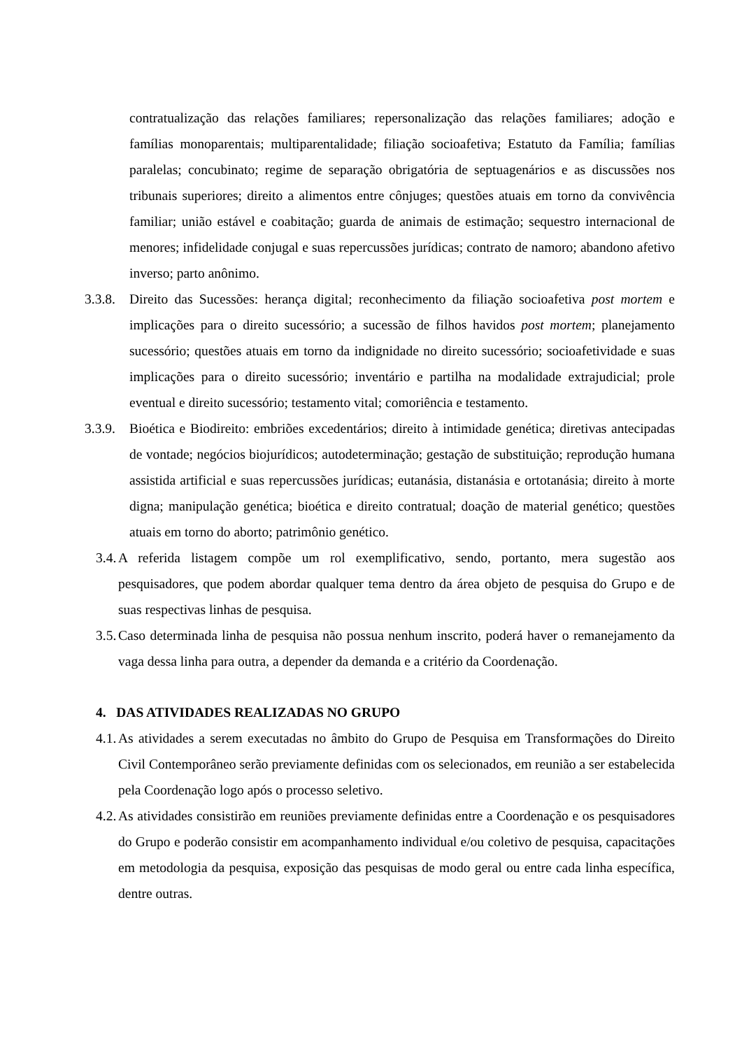contratualização das relações familiares; repersonalização das relações familiares; adoção e famílias monoparentais; multiparentalidade; filiação socioafetiva; Estatuto da Família; famílias paralelas; concubinato; regime de separação obrigatória de septuagenários e as discussões nos tribunais superiores; direito a alimentos entre cônjuges; questões atuais em torno da convivência familiar; união estável e coabitação; guarda de animais de estimação; sequestro internacional de menores; infidelidade conjugal e suas repercussões jurídicas; contrato de namoro; abandono afetivo inverso; parto anônimo.
3.3.8. Direito das Sucessões: herança digital; reconhecimento da filiação socioafetiva post mortem e implicações para o direito sucessório; a sucessão de filhos havidos post mortem; planejamento sucessório; questões atuais em torno da indignidade no direito sucessório; socioafetividade e suas implicações para o direito sucessório; inventário e partilha na modalidade extrajudicial; prole eventual e direito sucessório; testamento vital; comoriência e testamento.
3.3.9. Bioética e Biodireito: embriões excedentários; direito à intimidade genética; diretivas antecipadas de vontade; negócios biojurídicos; autodeterminação; gestação de substituição; reprodução humana assistida artificial e suas repercussões jurídicas; eutanásia, distanásia e ortotanásia; direito à morte digna; manipulação genética; bioética e direito contratual; doação de material genético; questões atuais em torno do aborto; patrimônio genético.
3.4. A referida listagem compõe um rol exemplificativo, sendo, portanto, mera sugestão aos pesquisadores, que podem abordar qualquer tema dentro da área objeto de pesquisa do Grupo e de suas respectivas linhas de pesquisa.
3.5. Caso determinada linha de pesquisa não possua nenhum inscrito, poderá haver o remanejamento da vaga dessa linha para outra, a depender da demanda e a critério da Coordenação.
4. DAS ATIVIDADES REALIZADAS NO GRUPO
4.1. As atividades a serem executadas no âmbito do Grupo de Pesquisa em Transformações do Direito Civil Contemporâneo serão previamente definidas com os selecionados, em reunião a ser estabelecida pela Coordenação logo após o processo seletivo.
4.2. As atividades consistirão em reuniões previamente definidas entre a Coordenação e os pesquisadores do Grupo e poderão consistir em acompanhamento individual e/ou coletivo de pesquisa, capacitações em metodologia da pesquisa, exposição das pesquisas de modo geral ou entre cada linha específica, dentre outras.